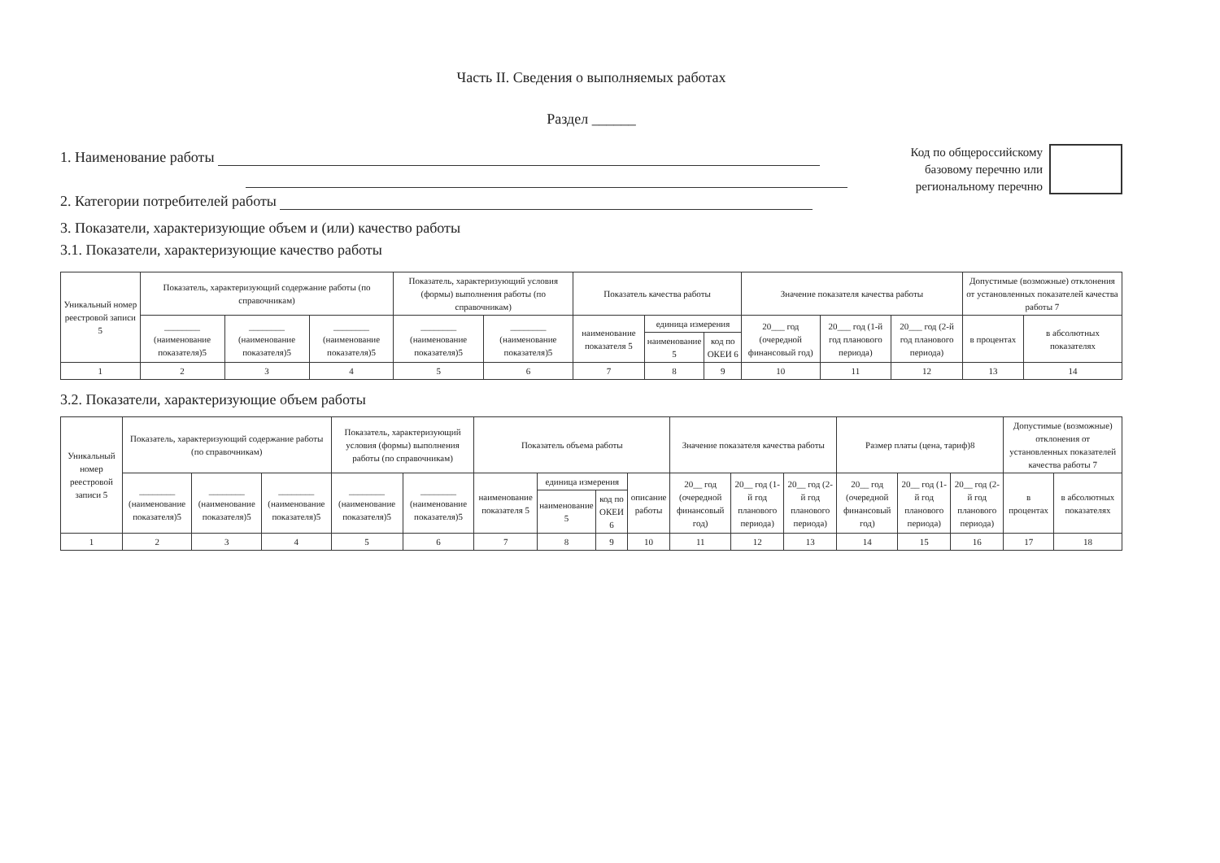Часть II. Сведения о выполняемых работах
Раздел ______
1. Наименование работы
2. Категории потребителей работы
Код по общероссийскому
базовому перечню или
региональному перечню
3. Показатели, характеризующие объем и (или) качество работы
3.1. Показатели, характеризующие качество работы
| Уникальный номер реестровой записи 5 | Показатель, характеризующий содержание работы (по справочникам) | | | Показатель, характеризующий условия (формы) выполнения работы (по справочникам) | | Показатель качества работы | | | Значение показателя качества работы | | | Допустимые (возможные) отклонения от установленных показателей качества работы 7 | |
| --- | --- | --- | --- | --- | --- | --- | --- | --- | --- | --- | --- | --- | --- |
| | ________ (наименование показателя)5 | ________ (наименование показателя)5 | ________ (наименование показателя)5 | ________ (наименование показателя)5 | ________ (наименование показателя)5 | наименование показателя 5 | единица измерения | | 20___ год (очередной финансовый год) | 20___ год (1-й год планового периода) | 20___ год (2-й год планового периода) | в процентах | в абсолютных показателях |
| | | | | | | | наименование 5 | код по ОКЕИ 6 | | | | | |
| 1 | 2 | 3 | 4 | 5 | 6 | 7 | 8 | 9 | 10 | 11 | 12 | 13 | 14 |
3.2. Показатели, характеризующие объем работы
| Уникальный номер реестровой записи 5 | Показатель, характеризующий содержание работы (по справочникам) | | | Показатель, характеризующий условия (формы) выполнения работы (по справочникам) | | Показатель объема работы | | | | Значение показателя качества работы | | | Размер платы (цена, тариф)8 | | | Допустимые (возможные) отклонения от установленных показателей качества работы 7 | |
| --- | --- | --- | --- | --- | --- | --- | --- | --- | --- | --- | --- | --- | --- | --- | --- | --- | --- |
| | ________ (наименование показателя)5 | ________ (наименование показателя)5 | ________ (наименование показателя)5 | ________ (наименование показателя)5 | ________ (наименование показателя)5 | наименование показателя 5 | единица измерения | | описание работы | 20__ год (очередной финансовый год) | 20__ год (1-й год планового периода) | 20__ год (2-й год планового периода) | 20__ год (очередной финансовый год) | 20__ год (1-й год планового периода) | 20__ год (2-й год планового периода) | в процентах | в абсолютных показателях |
| | | | | | | | наименование 5 | код по ОКЕИ 6 | | | | | | | | | |
| 1 | 2 | 3 | 4 | 5 | 6 | 7 | 8 | 9 | 10 | 11 | 12 | 13 | 14 | 15 | 16 | 17 | 18 |